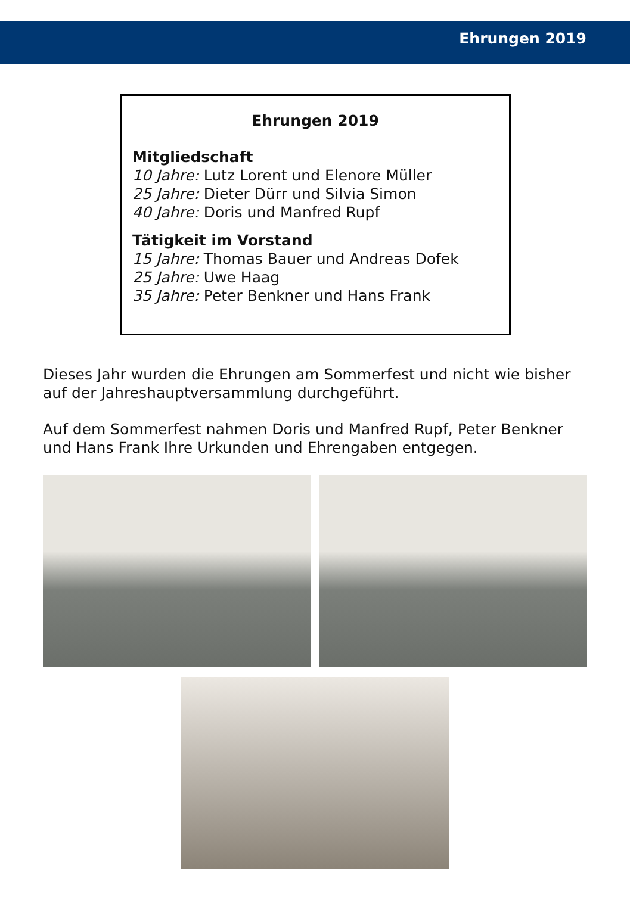Ehrungen 2019
Ehrungen 2019
Mitgliedschaft
10 Jahre: Lutz Lorent und Elenore Müller
25 Jahre: Dieter Dürr und Silvia Simon
40 Jahre: Doris und Manfred Rupf
Tätigkeit im Vorstand
15 Jahre: Thomas Bauer und Andreas Dofek
25 Jahre: Uwe Haag
35 Jahre: Peter Benkner und Hans Frank
Dieses Jahr wurden die Ehrungen am Sommerfest und nicht wie bisher auf der Jahreshauptversammlung durchgeführt.
Auf dem Sommerfest nahmen Doris und Manfred Rupf, Peter Benkner und Hans Frank Ihre Urkunden und Ehrengaben entgegen.